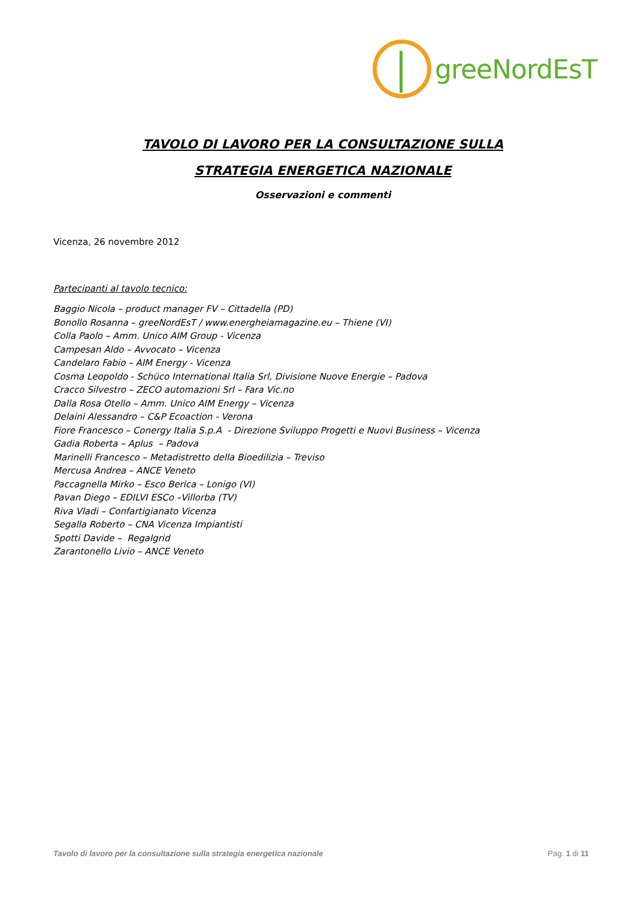greeNordEsT
TAVOLO DI LAVORO PER LA CONSULTAZIONE SULLA
STRATEGIA ENERGETICA NAZIONALE
Osservazioni e commenti
Vicenza, 26 novembre 2012
Partecipanti al tavolo tecnico:
Baggio Nicola – product manager FV – Cittadella (PD)
Bonollo Rosanna – greeNordEsT / www.energheiamagazine.eu – Thiene (VI)
Colla Paolo – Amm. Unico AIM Group - Vicenza
Campesan Aldo – Avvocato – Vicenza
Candelaro Fabio – AIM Energy - Vicenza
Cosma Leopoldo - Schüco International Italia Srl, Divisione Nuove Energie – Padova
Cracco Silvestro – ZECO automazioni Srl – Fara Vic.no
Dalla Rosa Otello – Amm. Unico AIM Energy – Vicenza
Delaini Alessandro – C&P Ecoaction - Verona
Fiore Francesco – Conergy Italia S.p.A - Direzione Sviluppo Progetti e Nuovi Business – Vicenza
Gadia Roberta – Aplus – Padova
Marinelli Francesco – Metadistretto della Bioedilizia – Treviso
Mercusa Andrea – ANCE Veneto
Paccagnella Mirko – Esco Berica – Lonigo (VI)
Pavan Diego – EDILVI ESCo –Villorba (TV)
Riva Vladi – Confartigianato Vicenza
Segalla Roberto – CNA Vicenza Impiantisti
Spotti Davide – Regalgrid
Zarantonello Livio – ANCE Veneto
Tavolo di lavoro per la consultazione sulla strategia energetica nazionale Pag. 1 di 11